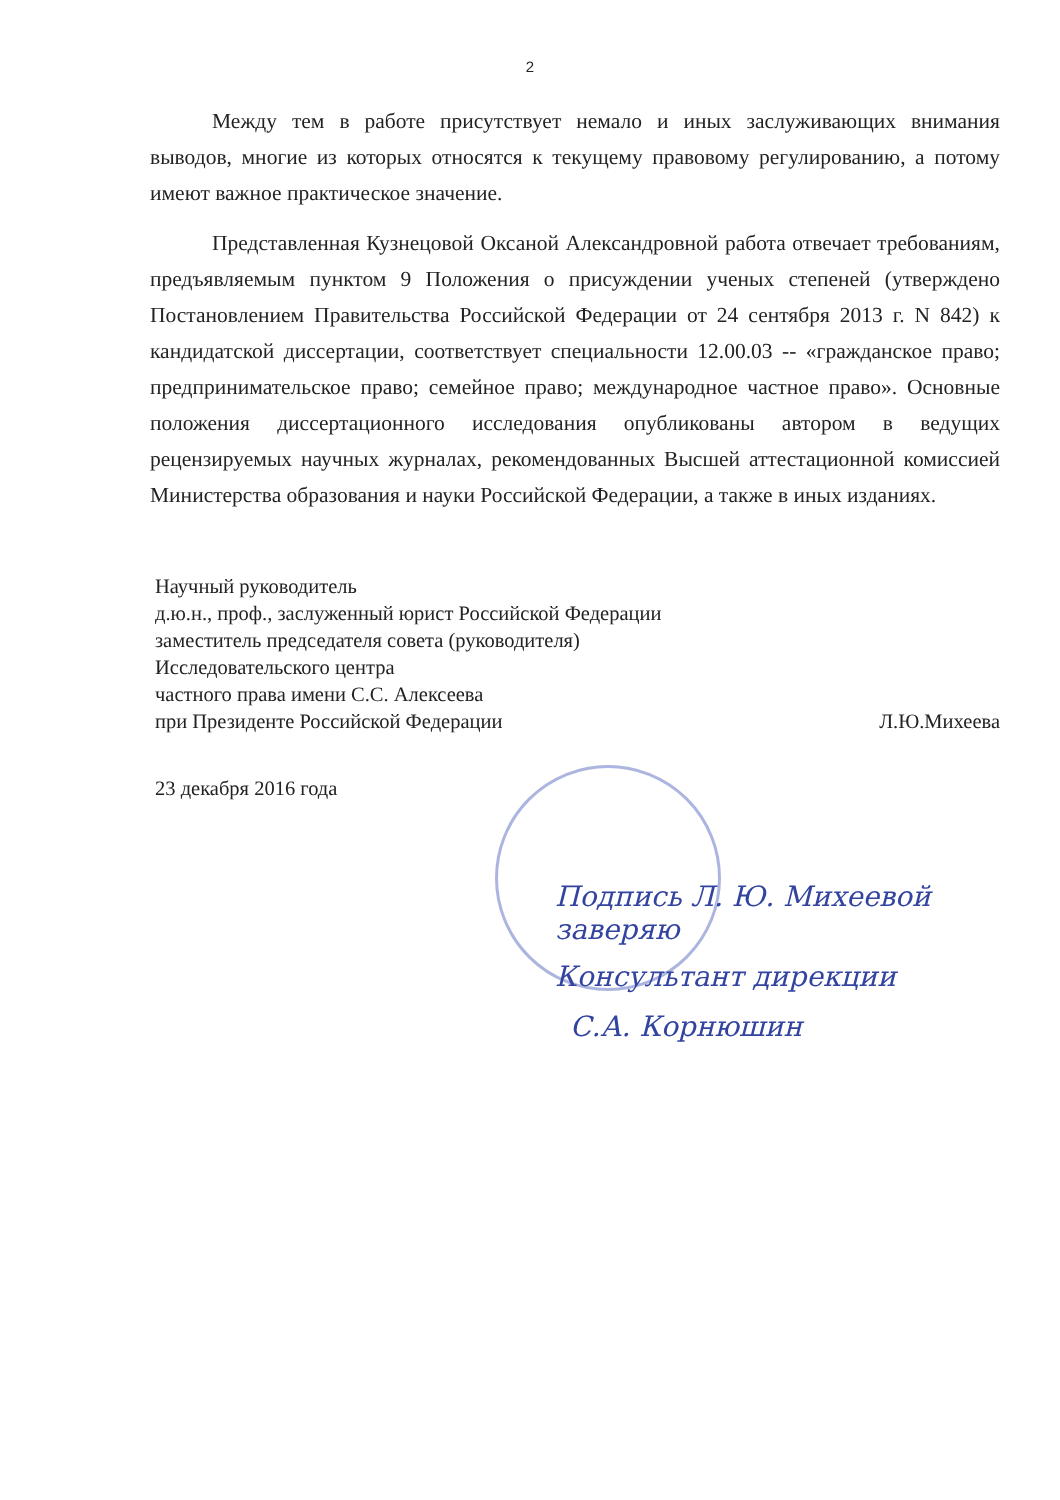2
Между тем в работе присутствует немало и иных заслуживающих внимания выводов, многие из которых относятся к текущему правовому регулированию, а потому имеют важное практическое значение.
Представленная Кузнецовой Оксаной Александровной работа отвечает требованиям, предъявляемым пунктом 9 Положения о присуждении ученых степеней (утверждено Постановлением Правительства Российской Федерации от 24 сентября 2013 г. N 842) к кандидатской диссертации, соответствует специальности 12.00.03 -- «гражданское право; предпринимательское право; семейное право; международное частное право». Основные положения диссертационного исследования опубликованы автором в ведущих рецензируемых научных журналах, рекомендованных Высшей аттестационной комиссией Министерства образования и науки Российской Федерации, а также в иных изданиях.
Научный руководитель
д.ю.н., проф., заслуженный юрист Российской Федерации
заместитель председателя совета (руководителя)
Исследовательского центра
частного права имени С.С. Алексеева
при Президенте Российской Федерации Л.Ю.Михеева
23 декабря 2016 года
Подпись Л. Ю. Михеевой заверяю
Консультант дирекции
С.А. Корнюшин